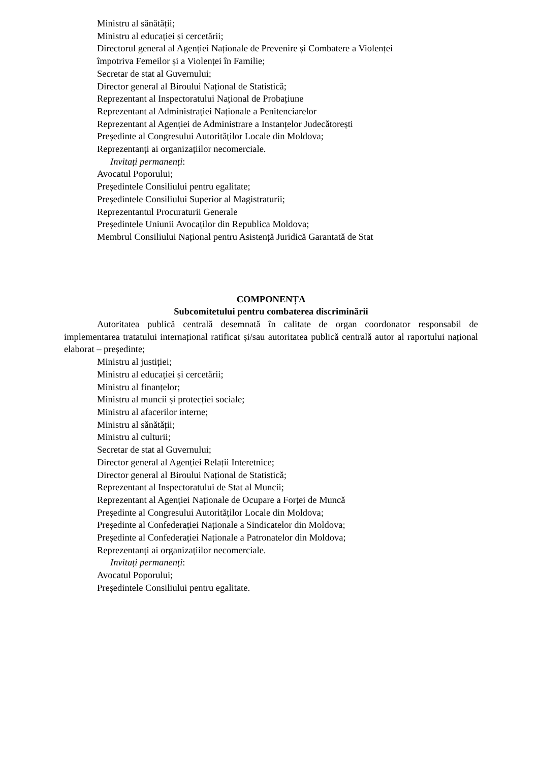Ministru al sănătății;
Ministru al educației și cercetării;
Directorul general al Agenției Naționale de Prevenire și Combatere a Violenței
împotriva Femeilor și a Violenței în Familie;
Secretar de stat al Guvernului;
Director general al Biroului Național de Statistică;
Reprezentant al Inspectoratului Național de Probațiune
Reprezentant al Administrației Naționale a Penitenciarelor
Reprezentant al Agenției de Administrare a Instanțelor Judecătorești
Președinte al Congresului Autorităților Locale din Moldova;
Reprezentanți ai organizațiilor necomerciale.
Invitați permanenți:
Avocatul Poporului;
Președintele Consiliului pentru egalitate;
Președintele Consiliului Superior al Magistraturii;
Reprezentantul Procuraturii Generale
Președintele Uniunii Avocaților din Republica Moldova;
Membrul Consiliului Național pentru Asistență Juridică Garantată de Stat
COMPONENȚA
Subcomitetului pentru combaterea discriminării
Autoritatea publică centrală desemnată în calitate de organ coordonator responsabil de implementarea tratatului internațional ratificat și/sau autoritatea publică centrală autor al raportului național elaborat – președinte;
Ministru al justiției;
Ministru al educației și cercetării;
Ministru al finanțelor;
Ministru al muncii și protecției sociale;
Ministru al afacerilor interne;
Ministru al sănătății;
Ministru al culturii;
Secretar de stat al Guvernului;
Director general al Agenției Relații Interetnice;
Director general al Biroului Național de Statistică;
Reprezentant al Inspectoratului de Stat al Muncii;
Reprezentant al Agenției Naționale de Ocupare a Forței de Muncă
Președinte al Congresului Autorităților Locale din Moldova;
Președinte al Confederației Naționale a Sindicatelor din Moldova;
Președinte al Confederației Naționale a Patronatelor din Moldova;
Reprezentanți ai organizațiilor necomerciale.
Invitați permanenți:
Avocatul Poporului;
Președintele Consiliului pentru egalitate.